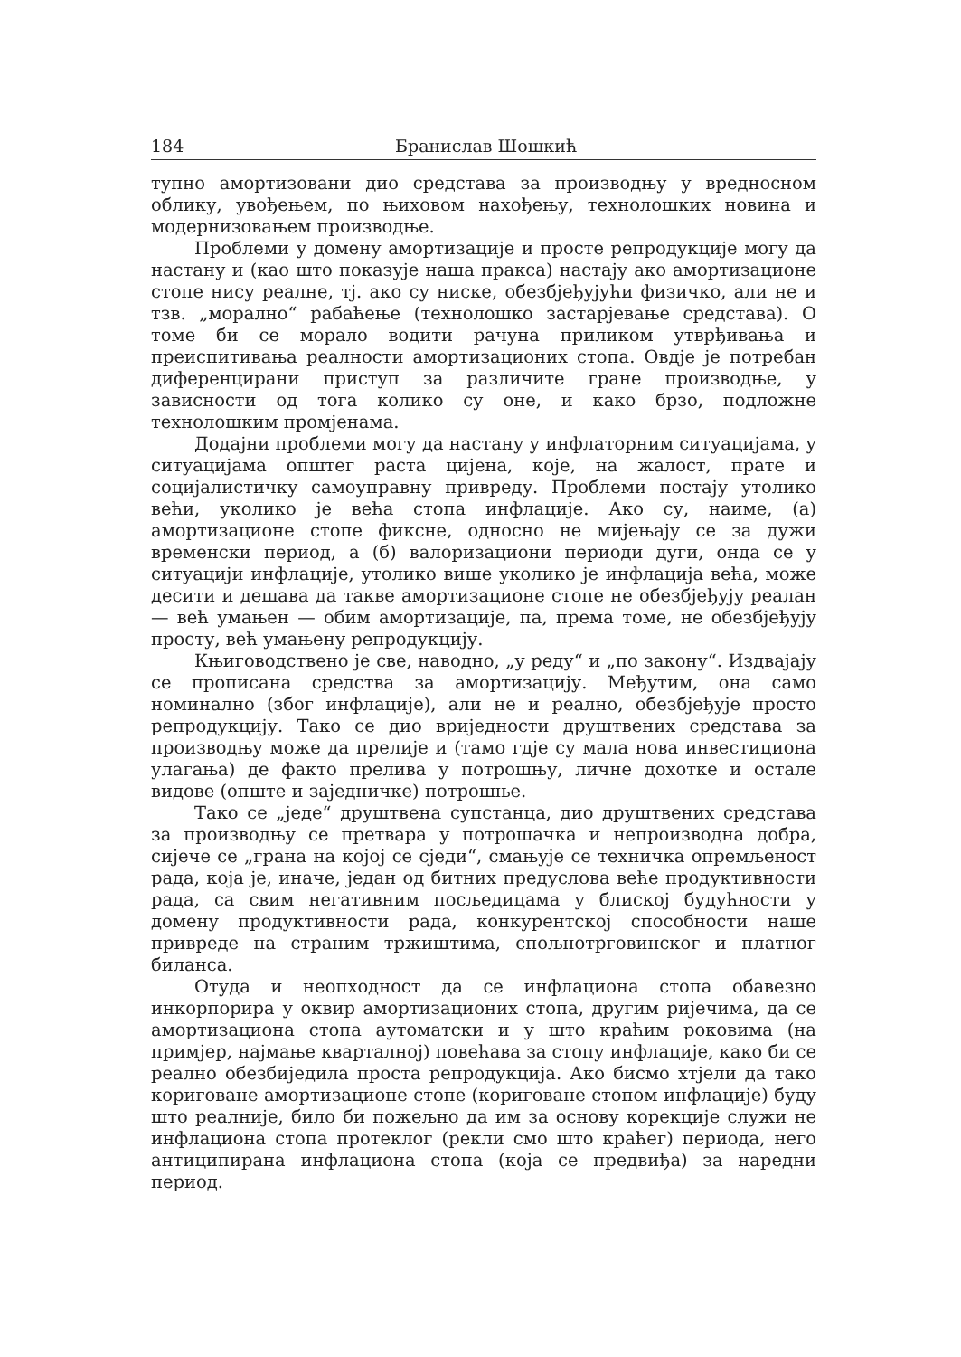184 Бранислав Шошкић
тупно амортизовани дио средстава за производњу у вредносном облику, увођењем, по њиховом нахођењу, технолошких новина и модернизовањем производње.
Проблеми у домену амортизације и просте репродукције могу да настану и (као што показује наша пракса) настају ако амортизационе стопе нису реалне, тј. ако су ниске, обезбјеђујући физичко, али не и тзв. „морално“ рабаћење (технолошко застарјевање средстава). О томе би се морало водити рачуна приликом утврђивања и преиспитивања реалности амортизационих стопа. Овдје је потребан диференцирани приступ за различите гране производње, у зависности од тога колико су оне, и како брзо, подложне технолошким промјенама.
Додајни проблеми могу да настану у инфлаторним ситуацијама, у ситуацијама општег раста цијена, које, на жалост, прате и социјалистичку самоуправну привреду. Проблеми постају утолико већи, уколико је већа стопа инфлације. Ако су, наиме, (а) амортизационе стопе фиксне, односно не мијењају се за дужи временски период, а (б) валоризациони периоди дуги, онда се у ситуацији инфлације, утолико више уколико је инфлација већа, може десити и дешава да такве амортизационе стопе не обезбјеђују реалан — већ умањен — обим амортизације, па, према томе, не обезбјеђују просту, већ умањену репродукцију.
Књиговодствено је све, наводно, „у реду“ и „по закону“. Издвајају се прописана средства за амортизацију. Међутим, она само номинално (због инфлације), али не и реално, обезбјеђује просто репродукцију. Тако се дио вриједности друштвених средстава за производњу може да прелије и (тамо гдје су мала нова инвестициона улагања) де факто прелива у потрошњу, личне дохотке и остале видове (опште и заједничке) потрошње.
Тако се „једе“ друштвена супстанца, дио друштвених средстава за производњу се претвара у потрошачка и непроизводна добра, сијече се „грана на којој се сједи“, смањује се техничка опремљеност рада, која је, иначе, један од битних предуслова веће продуктивности рада, са свим негативним посљедицама у блиској будућности у домену продуктивности рада, конкурентској способности наше привреде на страним тржиштима, спољнотрговинског и платног биланса.
Отуда и неопходност да се инфлациона стопа обавезно инкорпорира у оквир амортизационих стопа, другим ријечима, да се амортизациона стопа аутоматски и у што краћим роковима (на примјер, најмање кварталној) повећава за стопу инфлације, како би се реално обезбиједила проста репродукција. Ако бисмо хтјели да тако кориговане амортизационе стопе (кориговане стопом инфлације) буду што реалније, било би пожељно да им за основу корекције служи не инфлациона стопа протеклог (рекли смо што краћег) периода, него антиципирана инфлациона стопа (која се предвиђа) за наредни период.